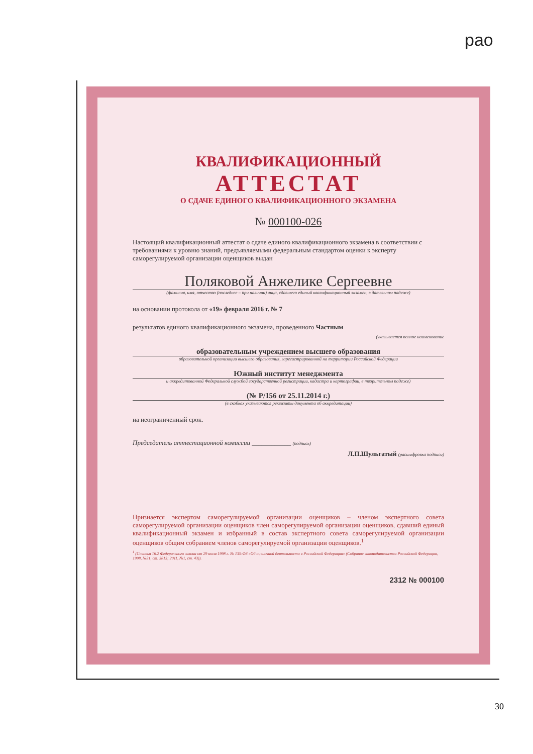рао
КВАЛИФИКАЦИОННЫЙ
АТТЕСТАТ
О СДАЧЕ ЕДИНОГО КВАЛИФИКАЦИОННОГО ЭКЗАМЕНА
№ 000100-026
Настоящий квалификационный аттестат о сдаче единого квалификационного экзамена в соответствии с требованиями к уровню знаний, предъявляемыми федеральным стандартом оценки к эксперту саморегулируемой организации оценщиков выдан
Поляковой Анжелике Сергеевне
(фамилия, имя, отчество (последнее – при наличии) лица, сдавшего единый квалификационный экзамен, в дательном падеже)
на основании протокола от «19» февраля 2016 г. № 7
результатов единого квалификационного экзамена, проведенного Частным
(указывается полное наименование
образовательным учреждением высшего образования
образовательной организации высшего образования, зарегистрированной на территории Российской Федерации
Южный институт менеджмента
и аккредитованной Федеральной службой государственной регистрации, кадастра и картографии, в творительном падеже)
(№ Р/156 от 25.11.2014 г.)
(в скобках указываются реквизиты документа об аккредитации)
на неограниченный срок.
Председатель аттестационной комиссии ____________ (подпись)
Л.П.Шульгатый (расшифровка подписи)
Признается экспертом саморегулируемой организации оценщиков – членом экспертного совета саморегулируемой организации оценщиков член саморегулируемой организации оценщиков, сдавший единый квалификационный экзамен и избранный в состав экспертного совета саморегулируемой организации оценщиков общим собранием членов саморегулируемой организации оценщиков.<sup>1</sup>
<sup>1</sup> (Статья 16.2 Федерального закона от 29 июля 1998 г. № 135-ФЗ «Об оценочной деятельности в Российской Федерации» (Собрание законодательства Российской Федерации, 1998, №31, ст. 3813; 2011, №1, ст. 43)).
2312 № 000100
30